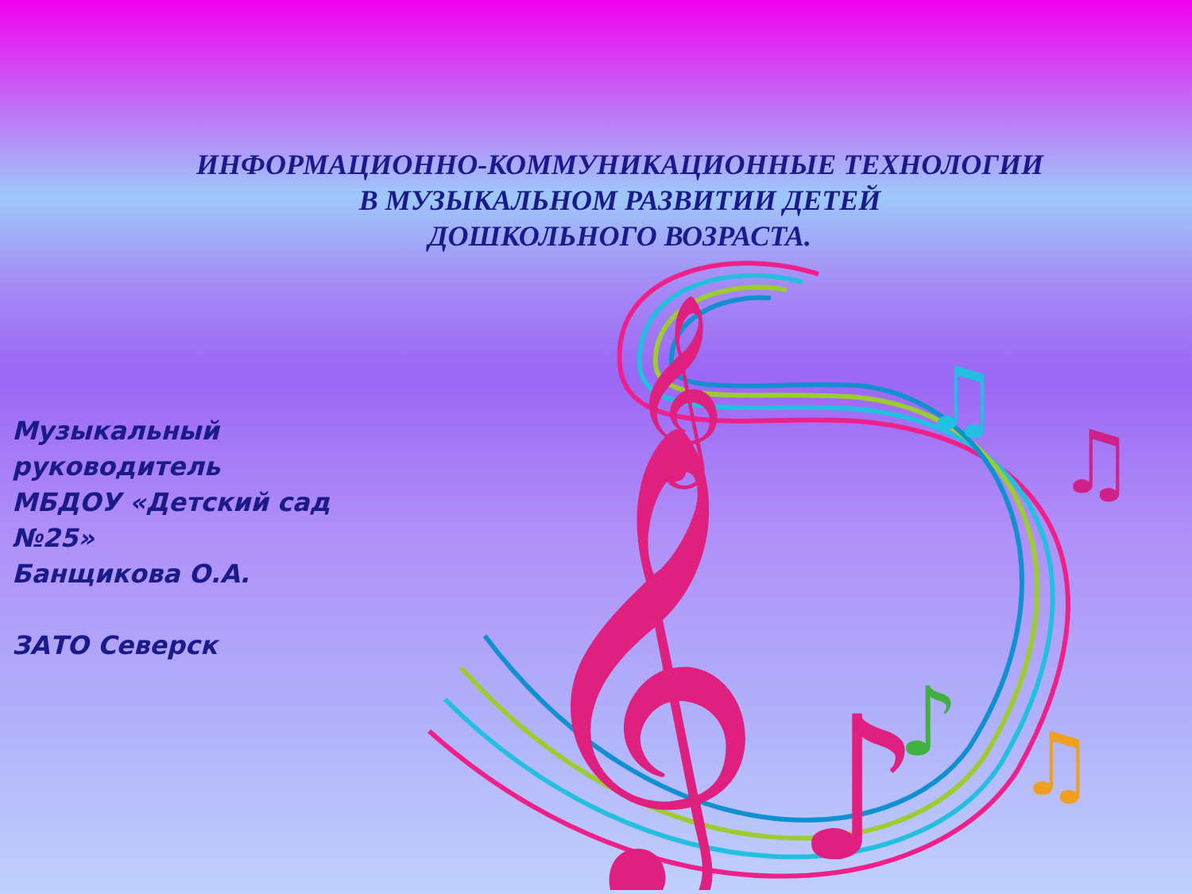ИНФОРМАЦИОННО-КОММУНИКАЦИОННЫЕ ТЕХНОЛОГИИ
В МУЗЫКАЛЬНОМ РАЗВИТИИ ДЕТЕЙ
ДОШКОЛЬНОГО ВОЗРАСТА.
Музыкальный
руководитель
МБДОУ «Детский сад
№25»
Банщикова О.А.
ЗАТО Северск
𝄞
𝄞
♪
♪
♫
♫
♫